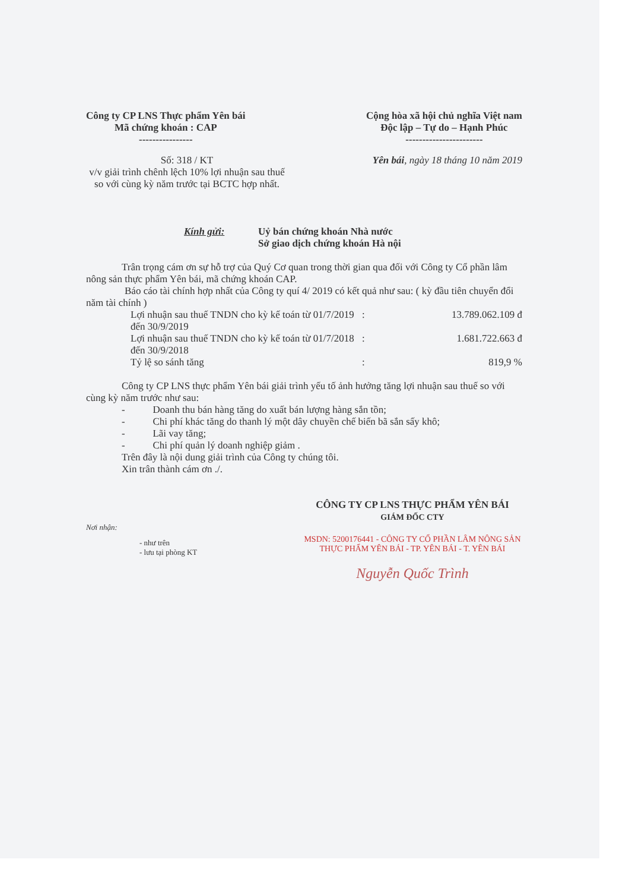Công ty CP LNS Thực phẩm Yên bái
Mã chứng khoán : CAP
----------------
Cộng hòa xã hội chủ nghĩa Việt nam
Độc lập – Tự do – Hạnh Phúc
-----------------------
Số: 318 / KT
v/v giải trình chênh lệch 10% lợi nhuận sau thuế so với cùng kỳ năm trước tại BCTC hợp nhất.
Yên bái, ngày 18 tháng 10 năm 2019
Kính gửi: Uỷ bán chứng khoán Nhà nước
Sở giao dịch chứng khoán Hà nội
Trân trọng cám ơn sự hỗ trợ của Quý Cơ quan trong thời gian qua đối với Công ty Cổ phần lâm nông sản thực phẩm Yên bái, mã chứng khoán CAP.
Báo cáo tài chính hợp nhất của Công ty quí 4/ 2019 có kết quả như sau: ( kỳ đầu tiên chuyển đổi năm tài chính )
| Lợi nhuận sau thuế TNDN cho kỳ kế toán từ 01/7/2019 đến 30/9/2019 | : | 13.789.062.109 đ |
| Lợi nhuận sau thuế TNDN cho kỳ kế toán từ 01/7/2018 đến 30/9/2018 | : | 1.681.722.663 đ |
| Tỷ lệ so sánh tăng | : | 819,9 % |
Công ty CP LNS thực phẩm Yên bái giải trình yếu tố ảnh hưởng tăng lợi nhuận sau thuế so với cùng kỳ năm trước như sau:
- Doanh thu bán hàng tăng do xuất bán lượng hàng sắn tồn;
- Chi phí khác tăng do thanh lý một dây chuyền chế biến bã sắn sấy khô;
- Lãi vay tăng;
- Chi phí quản lý doanh nghiệp giảm .
Trên đây là nội dung giải trình của Công ty chúng tôi.
Xin trân thành cám ơn ./.
CÔNG TY CP LNS THỰC PHẨM YÊN BÁI
GIÁM ĐỐC CTY
Nơi nhận:
- như trên
- lưu tại phòng KT
MSDN: 5200176441 - CÔNG TY CỔ PHẦN LÂM NÔNG SẢN THỰC PHẨM YÊN BÁI - TP. YÊN BÁI - T. YÊN BÁI
Nguyễn Quốc Trình